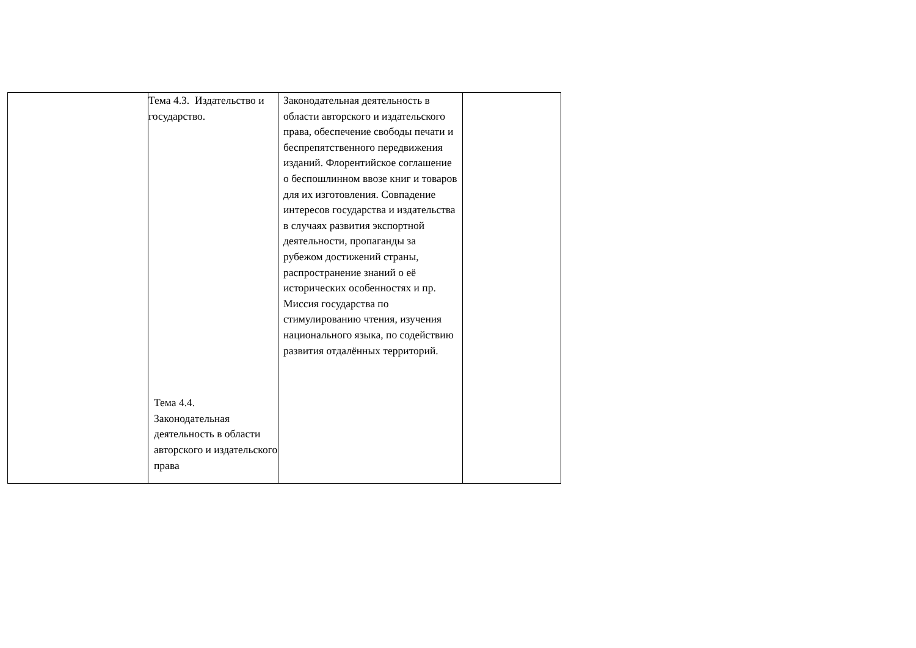| | Тема 4.3. Издательство и государство. Тема 4.4. Законодательная деятельность в области авторского и издательского права | Законодательная деятельность в области авторского и издательского права, обеспечение свободы печати и беспрепятственного передвижения изданий. Флорентийское соглашение о беспошлинном ввозе книг и товаров для их изготовления. Совпадение интересов государства и издательства в случаях развития экспортной деятельности, пропаганды за рубежом достижений страны, распространение знаний о её исторических особенностях и пр. Миссия государства по стимулированию чтения, изучения национального языка, по содействию развития отдалённых территорий. | |